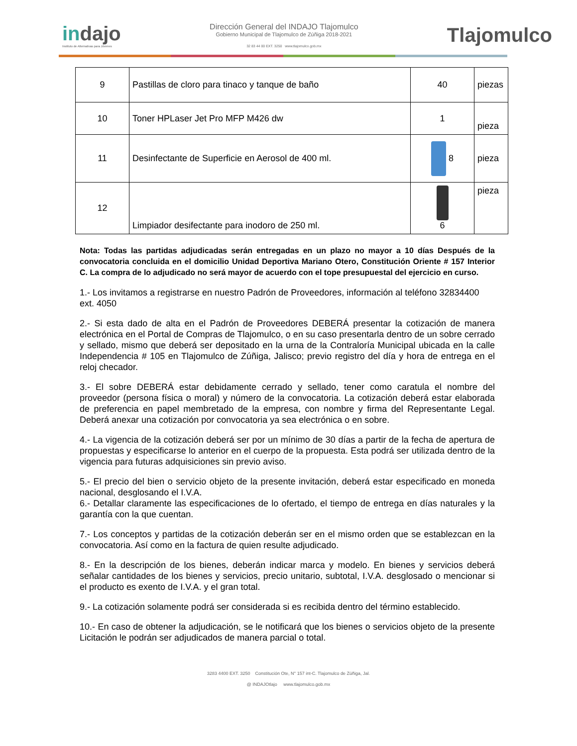indajo
Instituto de Alternativas para Jóvenes
Dirección General del INDAJO Tlajomulco
Gobierno Municipal de Tlajomulco de Zúñiga 2018-2021
32 83 44 00 EXT. 3250 www.tlajomulco.gob.mx
Tlajomulco
| 9 | Pastillas de cloro para tinaco y tanque de baño | 40 | piezas |
| 10 | Toner HPLaser Jet Pro MFP M426 dw | 1 | pieza |
| 11 | Desinfectante de Superficie en Aerosol de 400 ml. | 8 | pieza |
| 12 | Limpiador desifectante para inodoro de 250 ml. | 6 | pieza |
Nota: Todas las partidas adjudicadas serán entregadas en un plazo no mayor a 10 días Después de la convocatoria concluida en el domicilio Unidad Deportiva Mariano Otero, Constitución Oriente # 157 Interior C. La compra de lo adjudicado no será mayor de acuerdo con el tope presupuestal del ejercicio en curso.
1.- Los invitamos a registrarse en nuestro Padrón de Proveedores, información al teléfono 32834400 ext. 4050
2.- Si esta dado de alta en el Padrón de Proveedores DEBERÁ presentar la cotización de manera electrónica en el Portal de Compras de Tlajomulco, o en su caso presentarla dentro de un sobre cerrado y sellado, mismo que deberá ser depositado en la urna de la Contraloría Municipal ubicada en la calle Independencia # 105 en Tlajomulco de Zúñiga, Jalisco; previo registro del día y hora de entrega en el reloj checador.
3.- El sobre DEBERÁ estar debidamente cerrado y sellado, tener como caratula el nombre del proveedor (persona física o moral) y número de la convocatoria. La cotización deberá estar elaborada de preferencia en papel membretado de la empresa, con nombre y firma del Representante Legal. Deberá anexar una cotización por convocatoria ya sea electrónica o en sobre.
4.- La vigencia de la cotización deberá ser por un mínimo de 30 días a partir de la fecha de apertura de propuestas y especificarse lo anterior en el cuerpo de la propuesta. Esta podrá ser utilizada dentro de la vigencia para futuras adquisiciones sin previo aviso.
5.- El precio del bien o servicio objeto de la presente invitación, deberá estar especificado en moneda nacional, desglosando el I.V.A.
6.- Detallar claramente las especificaciones de lo ofertado, el tiempo de entrega en días naturales y la garantía con la que cuentan.
7.- Los conceptos y partidas de la cotización deberán ser en el mismo orden que se establezcan en la convocatoria. Así como en la factura de quien resulte adjudicado.
8.- En la descripción de los bienes, deberán indicar marca y modelo. En bienes y servicios deberá señalar cantidades de los bienes y servicios, precio unitario, subtotal, I.V.A. desglosado o mencionar si el producto es exento de I.V.A. y el gran total.
9.- La cotización solamente podrá ser considerada si es recibida dentro del término establecido.
10.- En caso de obtener la adjudicación, se le notificará que los bienes o servicios objeto de la presente Licitación le podrán ser adjudicados de manera parcial o total.
3283 4400 EXT. 3250 Constitución Ote, N° 157 int-C. Tlajomulco de Zúñiga, Jal.
@ INDAJOtlajo www.tlajomulco.gob.mx